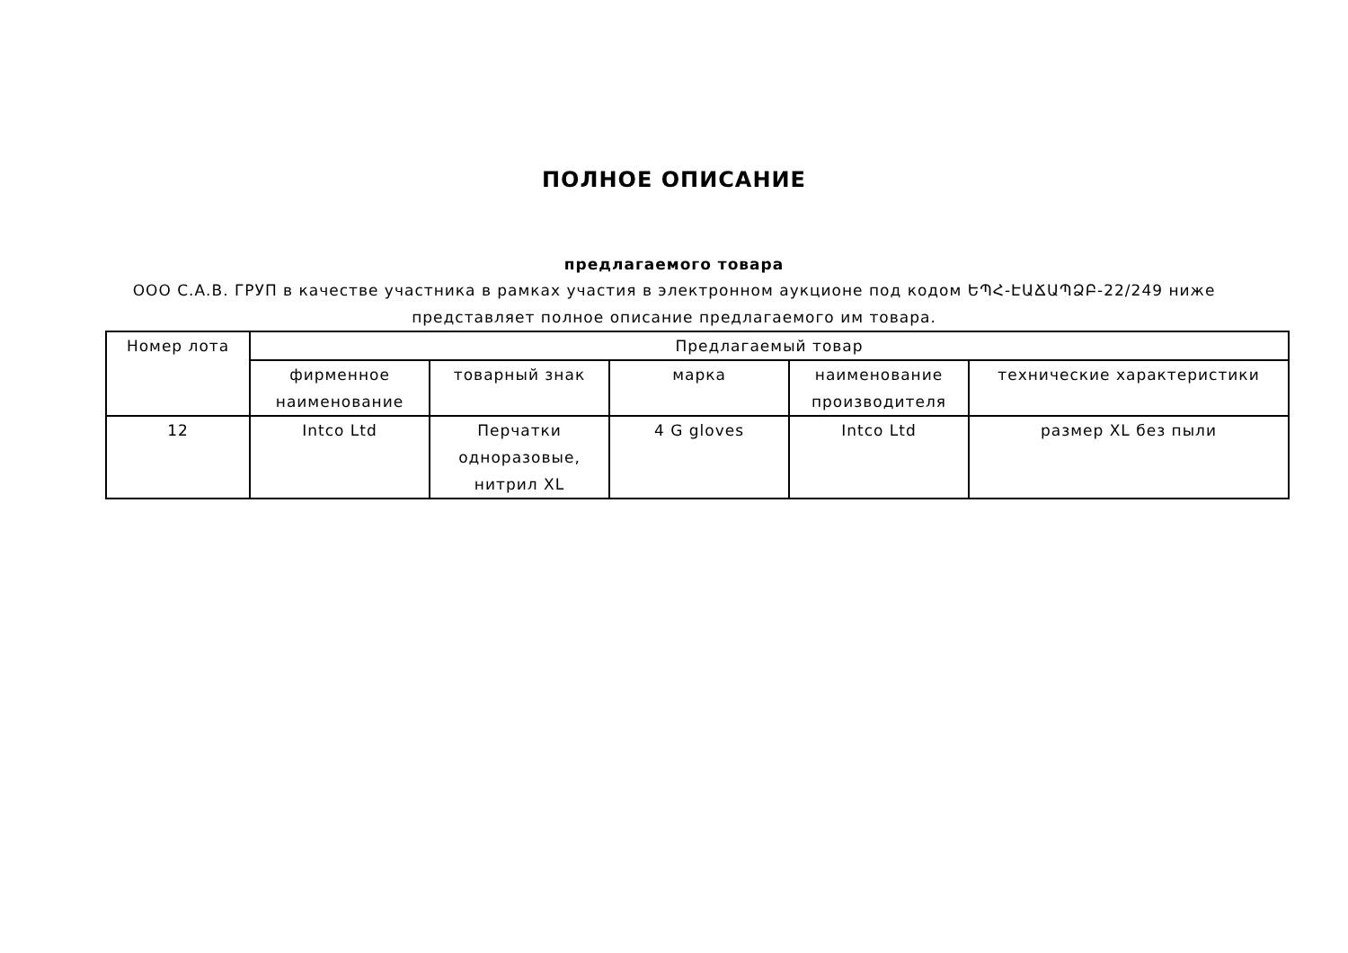ПОЛНОЕ ОПИСАНИЕ
предлагаемого товара
ООО С.А.В. ГРУП в качестве участника в рамках участия в электронном аукционе под кодом ԵՊՀ-ԷԱՃԱՊՁԲ-22/249 ниже представляет полное описание предлагаемого им товара.
| Номер лота | Предлагаемый товар | | | | |
| | фирменное наименование | товарный знак | марка | наименование производителя | технические характеристики |
| 12 | Intco Ltd | Перчатки одноразовые, нитрил XL | 4 G gloves | Intco Ltd | размер XL без пыли |